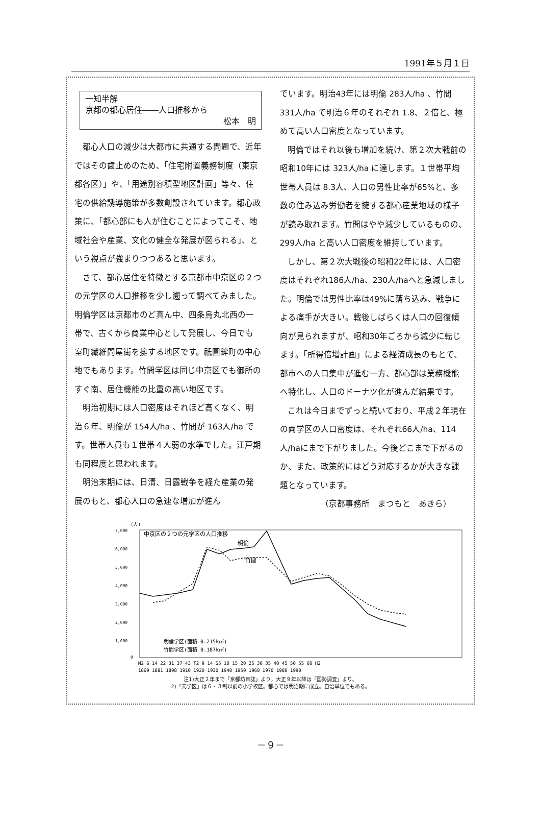1991年５月１日
一知半解
京都の都心居住――人口推移から
松本　明
都心人口の減少は大都市に共通する問題で、近年ではその歯止めのため、「住宅附置義務制度（東京都各区）」や、「用途別容積型地区計画」等々、住宅の供給誘導施策が多数創設されています。都心政策に、「都心部にも人が住むことによってこそ、地域社会や産業、文化の健全な発展が図られる」、という視点が強まりつつあると思います。
さて、都心居住を特徴とする京都市中京区の２つの元学区の人口推移を少し遡って調べてみました。明倫学区は京都市のど真ん中、四条烏丸北西の一帯で、古くから商業中心として発展し、今日でも室町繊維問屋街を擁する地区です。祇園鉾町の中心地でもあります。竹間学区は同じ中京区でも御所のすぐ南、居住機能の比重の高い地区です。
明治初期には人口密度はそれほど高くなく、明治６年、明倫が 154人/ha 、竹間が 163人/ha です。世帯人員も１世帯４人弱の水準でした。江戸期も同程度と思われます。
明治末期には、日清、日露戦争を経た産業の発展のもと、都心人口の急速な増加が進ん
でいます。明治43年には明倫 283人/ha 、竹間 331人/ha で明治６年のそれぞれ 1.8、２倍と、極めて高い人口密度となっています。
明倫ではそれ以後も増加を続け、第２次大戦前の昭和10年には 323人/ha に達します。１世帯平均世帯人員は 8.3人、人口の男性比率が65%と、多数の住み込み労働者を擁する都心産業地域の様子が読み取れます。竹間はやや減少しているものの、 299人/ha と高い人口密度を維持しています。
しかし、第２次大戦後の昭和22年には、人口密度はそれぞれ186人/ha、230人/haへと急減しました。明倫では男性比率は49%に落ち込み、戦争による痛手が大きい。戦後しばらくは人口の回復傾向が見られますが、昭和30年ごろから減少に転じます。「所得倍増計画」による経済成長のもとで、都市への人口集中が進む一方、都心部は業務機能へ特化し、人口のドーナツ化が進んだ結果です。
これは今日までずっと続いており、平成２年現在の両学区の人口密度は、それぞれ66人/ha、114人/haにまで下がりました。今後どこまで下がるのか、また、政策的にはどう対応するかが大きな課題となっています。
（京都事務所　まつもと　あきら）
(人)
7,000
6,000
5,000
4,000
3,000
2,000
1,000
0
中京区の２つの元学区の人口推移
明倫
竹間
明倫学区(面積 0.215k㎡)
竹間学区(面積 0.187k㎡)
M2 6 14 22 31 37 43 T2 9 14 S5 10 15 20 25 30 35 40 45 50 55 60 H2
1869 1881 1898 1910 1920 1930 1940 1950 1960 1970 1980 1990
注1)大正２年まで「京都坊目誌」より。大正９年以降は「国勢調査」より。
2)「元学区」は６・３制以前の小学校区。都心では明治期に成立。自治単位でもある。
－９－